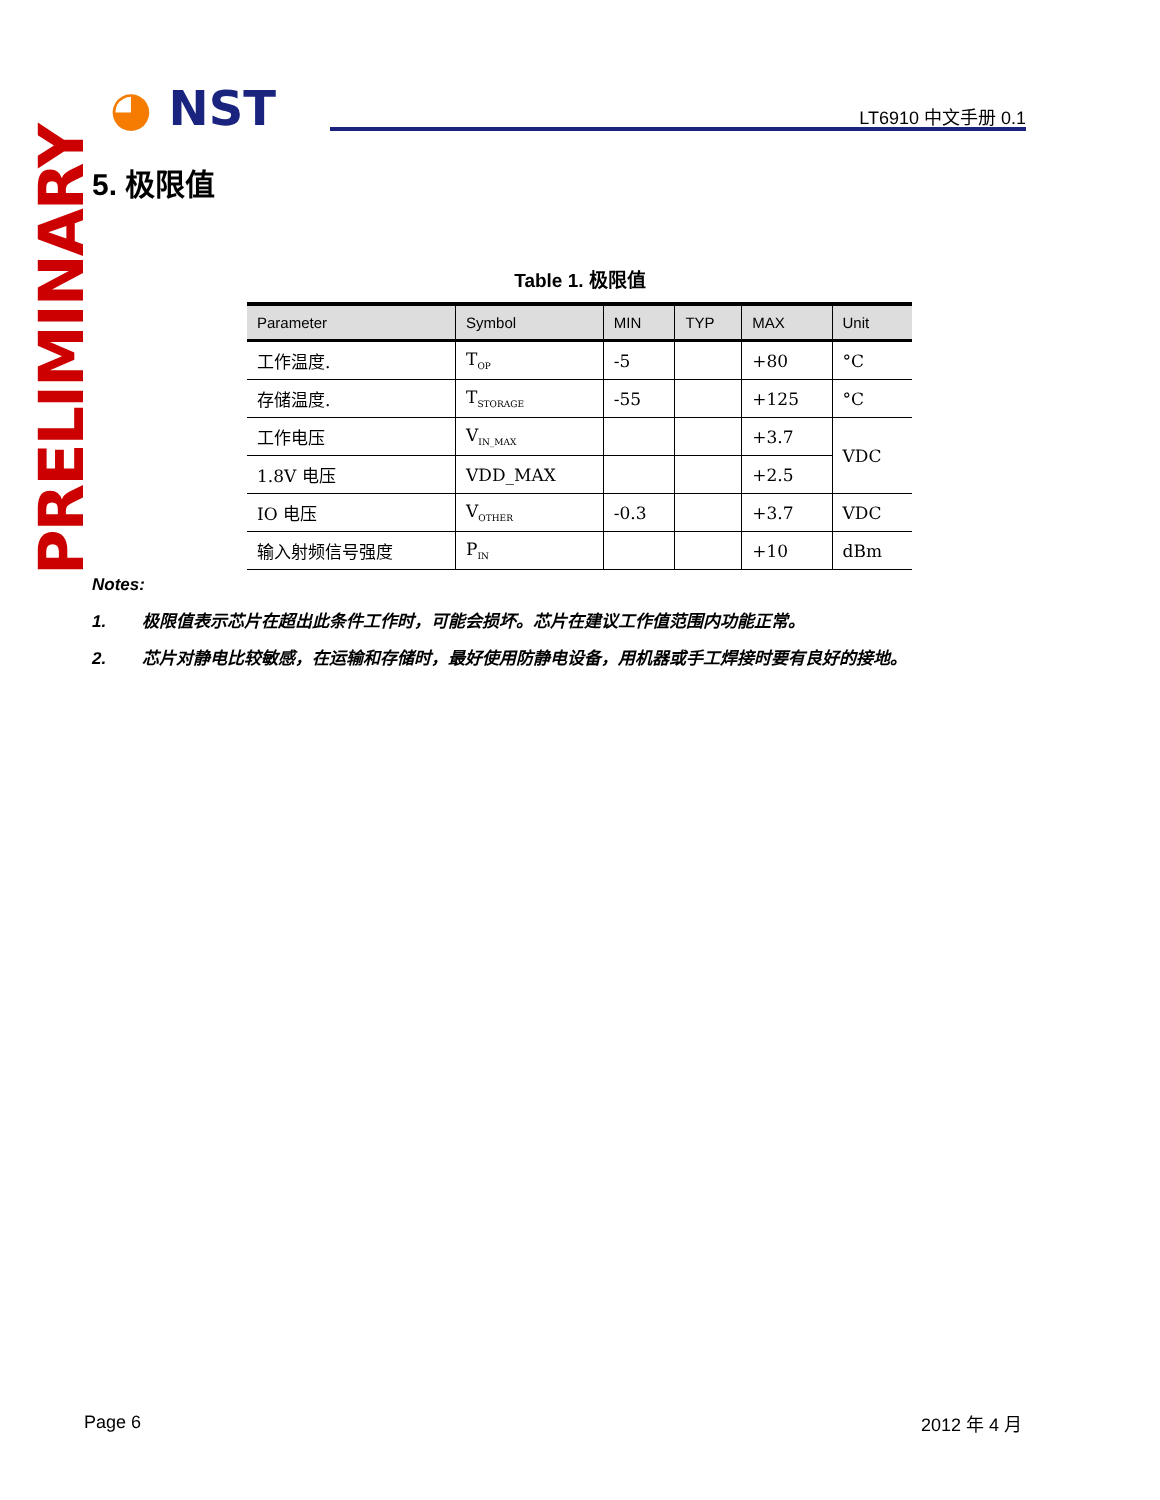◕ NST LT6910 中文手册 0.1
PRELIMINARY
5. 极限值
Table 1. 极限值
| Parameter | Symbol | MIN | TYP | MAX | Unit |
| --- | --- | --- | --- | --- | --- |
| 工作温度. | T<sub>OP</sub> | -5 | | +80 | °C |
| 存储温度. | T<sub>STORAGE</sub> | -55 | | +125 | °C |
| 工作电压 | V<sub>IN_MAX</sub> | | | +3.7 | VDC |
| 1.8V 电压 | VDD_MAX | | | +2.5 | |
| IO 电压 | V<sub>OTHER</sub> | -0.3 | | +3.7 | VDC |
| 输入射频信号强度 | P<sub>IN</sub> | | | +10 | dBm |
Notes:
1. 极限值表示芯片在超出此条件工作时，可能会损坏。芯片在建议工作值范围内功能正常。
2. 芯片对静电比较敏感，在运输和存储时，最好使用防静电设备，用机器或手工焊接时要有良好的接地。
Page 6 2012 年 4 月